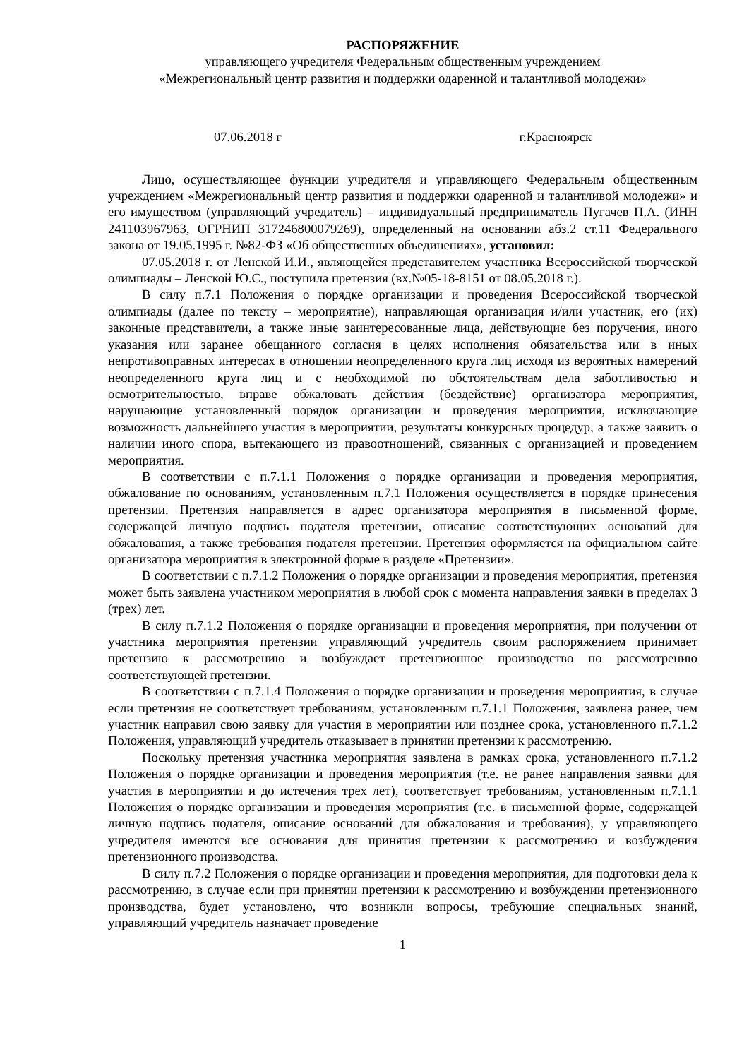РАСПОРЯЖЕНИЕ
управляющего учредителя Федеральным общественным учреждением
«Межрегиональный центр развития и поддержки одаренной и талантливой молодежи»
07.06.2018 г г.Красноярск
Лицо, осуществляющее функции учредителя и управляющего Федеральным общественным учреждением «Межрегиональный центр развития и поддержки одаренной и талантливой молодежи» и его имуществом (управляющий учредитель) – индивидуальный предприниматель Пугачев П.А. (ИНН 241103967963, ОГРНИП 317246800079269), определенный на основании абз.2 ст.11 Федерального закона от 19.05.1995 г. №82-ФЗ «Об общественных объединениях», установил:
07.05.2018 г. от Ленской И.И., являющейся представителем участника Всероссийской творческой олимпиады – Ленской Ю.С., поступила претензия (вх.№05-18-8151 от 08.05.2018 г.).
В силу п.7.1 Положения о порядке организации и проведения Всероссийской творческой олимпиады (далее по тексту – мероприятие), направляющая организация и/или участник, его (их) законные представители, а также иные заинтересованные лица, действующие без поручения, иного указания или заранее обещанного согласия в целях исполнения обязательства или в иных непротивоправных интересах в отношении неопределенного круга лиц исходя из вероятных намерений неопределенного круга лиц и с необходимой по обстоятельствам дела заботливостью и осмотрительностью, вправе обжаловать действия (бездействие) организатора мероприятия, нарушающие установленный порядок организации и проведения мероприятия, исключающие возможность дальнейшего участия в мероприятии, результаты конкурсных процедур, а также заявить о наличии иного спора, вытекающего из правоотношений, связанных с организацией и проведением мероприятия.
В соответствии с п.7.1.1 Положения о порядке организации и проведения мероприятия, обжалование по основаниям, установленным п.7.1 Положения осуществляется в порядке принесения претензии. Претензия направляется в адрес организатора мероприятия в письменной форме, содержащей личную подпись подателя претензии, описание соответствующих оснований для обжалования, а также требования подателя претензии. Претензия оформляется на официальном сайте организатора мероприятия в электронной форме в разделе «Претензии».
В соответствии с п.7.1.2 Положения о порядке организации и проведения мероприятия, претензия может быть заявлена участником мероприятия в любой срок с момента направления заявки в пределах 3 (трех) лет.
В силу п.7.1.2 Положения о порядке организации и проведения мероприятия, при получении от участника мероприятия претензии управляющий учредитель своим распоряжением принимает претензию к рассмотрению и возбуждает претензионное производство по рассмотрению соответствующей претензии.
В соответствии с п.7.1.4 Положения о порядке организации и проведения мероприятия, в случае если претензия не соответствует требованиям, установленным п.7.1.1 Положения, заявлена ранее, чем участник направил свою заявку для участия в мероприятии или позднее срока, установленного п.7.1.2 Положения, управляющий учредитель отказывает в принятии претензии к рассмотрению.
Поскольку претензия участника мероприятия заявлена в рамках срока, установленного п.7.1.2 Положения о порядке организации и проведения мероприятия (т.е. не ранее направления заявки для участия в мероприятии и до истечения трех лет), соответствует требованиям, установленным п.7.1.1 Положения о порядке организации и проведения мероприятия (т.е. в письменной форме, содержащей личную подпись подателя, описание оснований для обжалования и требования), у управляющего учредителя имеются все основания для принятия претензии к рассмотрению и возбуждения претензионного производства.
В силу п.7.2 Положения о порядке организации и проведения мероприятия, для подготовки дела к рассмотрению, в случае если при принятии претензии к рассмотрению и возбуждении претензионного производства, будет установлено, что возникли вопросы, требующие специальных знаний, управляющий учредитель назначает проведение
1